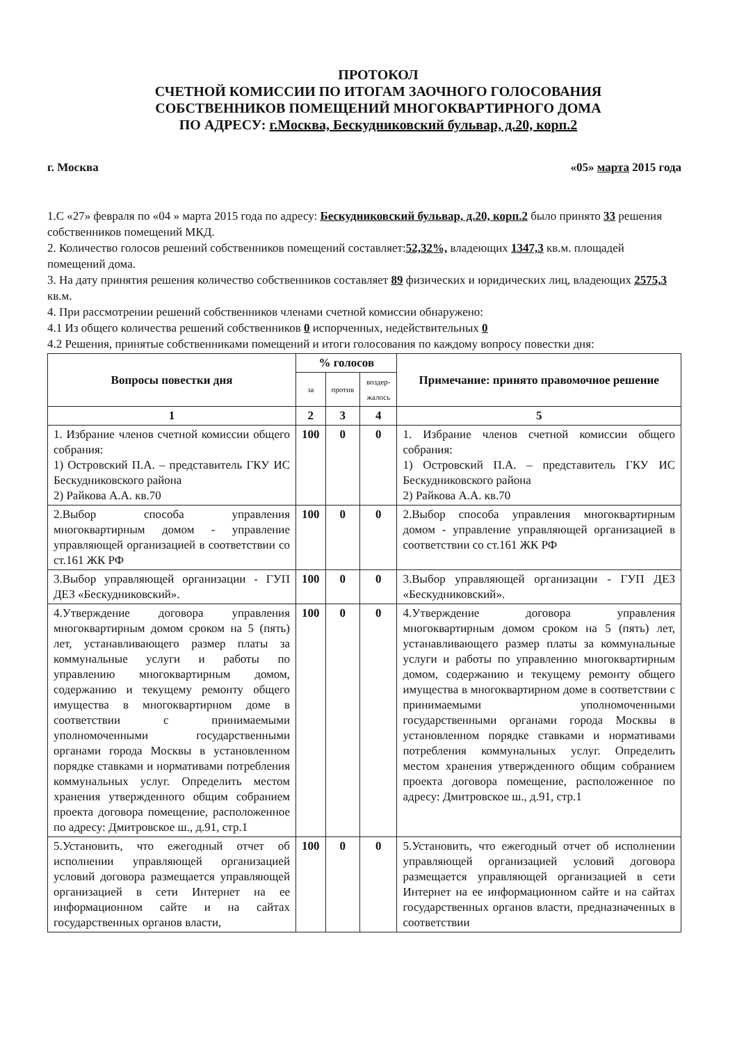ПРОТОКОЛ
СЧЕТНОЙ КОМИССИИ ПО ИТОГАМ ЗАОЧНОГО ГОЛОСОВАНИЯ
СОБСТВЕННИКОВ ПОМЕЩЕНИЙ МНОГОКВАРТИРНОГО ДОМА
ПО АДРЕСУ: г.Москва, Бескудниковский бульвар, д.20, корп.2
г. Москва «05» марта 2015 года
1.С «27» февраля по «04 » марта 2015 года по адресу: Бескудниковский бульвар, д.20, корп.2 было принято 33 решения собственников помещений МКД.
2. Количество голосов решений собственников помещений составляет:52,32%, владеющих 1347,3 кв.м. площадей помещений дома.
3. На дату принятия решения количество собственников составляет 89 физических и юридических лиц, владеющих 2575,3 кв.м.
4. При рассмотрении решений собственников членами счетной комиссии обнаружено:
4.1 Из общего количества решений собственников 0 испорченных, недействительных 0
4.2 Решения, принятые собственниками помещений и итоги голосования по каждому вопросу повестки дня:
| Вопросы повестки дня | % голосов | | | Примечание: принято правомочное решение |
| --- | --- | --- | --- | --- |
| | за | против | воздер-жалось | |
| 1 | 2 | 3 | 4 | 5 |
| 1. Избрание членов счетной комиссии общего собрания: 1) Островский П.А. – представитель ГКУ ИС Бескудниковского района 2) Райкова А.А. кв.70 | 100 | 0 | 0 | 1. Избрание членов счетной комиссии общего собрания: 1) Островский П.А. – представитель ГКУ ИС Бескудниковского района 2) Райкова А.А. кв.70 |
| 2.Выбор способа управления многоквартирным домом - управление управляющей организацией в соответствии со ст.161 ЖК РФ | 100 | 0 | 0 | 2.Выбор способа управления многоквартирным домом - управление управляющей организацией в соответствии со ст.161 ЖК РФ |
| 3.Выбор управляющей организации - ГУП ДЕЗ «Бескудниковский». | 100 | 0 | 0 | 3.Выбор управляющей организации - ГУП ДЕЗ «Бескудниковский». |
| 4.Утверждение договора управления многоквартирным домом сроком на 5 (пять) лет, устанавливающего размер платы за коммунальные услуги и работы по управлению многоквартирным домом, содержанию и текущему ремонту общего имущества в многоквартирном доме в соответствии с принимаемыми уполномоченными государственными органами города Москвы в установленном порядке ставками и нормативами потребления коммунальных услуг. Определить местом хранения утвержденного общим собранием проекта договора помещение, расположенное по адресу: Дмитровское ш., д.91, стр.1 | 100 | 0 | 0 | 4.Утверждение договора управления многоквартирным домом сроком на 5 (пять) лет, устанавливающего размер платы за коммунальные услуги и работы по управлению многоквартирным домом, содержанию и текущему ремонту общего имущества в многоквартирном доме в соответствии с принимаемыми уполномоченными государственными органами города Москвы в установленном порядке ставками и нормативами потребления коммунальных услуг. Определить местом хранения утвержденного общим собранием проекта договора помещение, расположенное по адресу: Дмитровское ш., д.91, стр.1 |
| 5.Установить, что ежегодный отчет об исполнении управляющей организацией условий договора размещается управляющей организацией в сети Интернет на ее информационном сайте и на сайтах государственных органов власти, | 100 | 0 | 0 | 5.Установить, что ежегодный отчет об исполнении управляющей организацией условий договора размещается управляющей организацией в сети Интернет на ее информационном сайте и на сайтах государственных органов власти, предназначенных в соответствии |